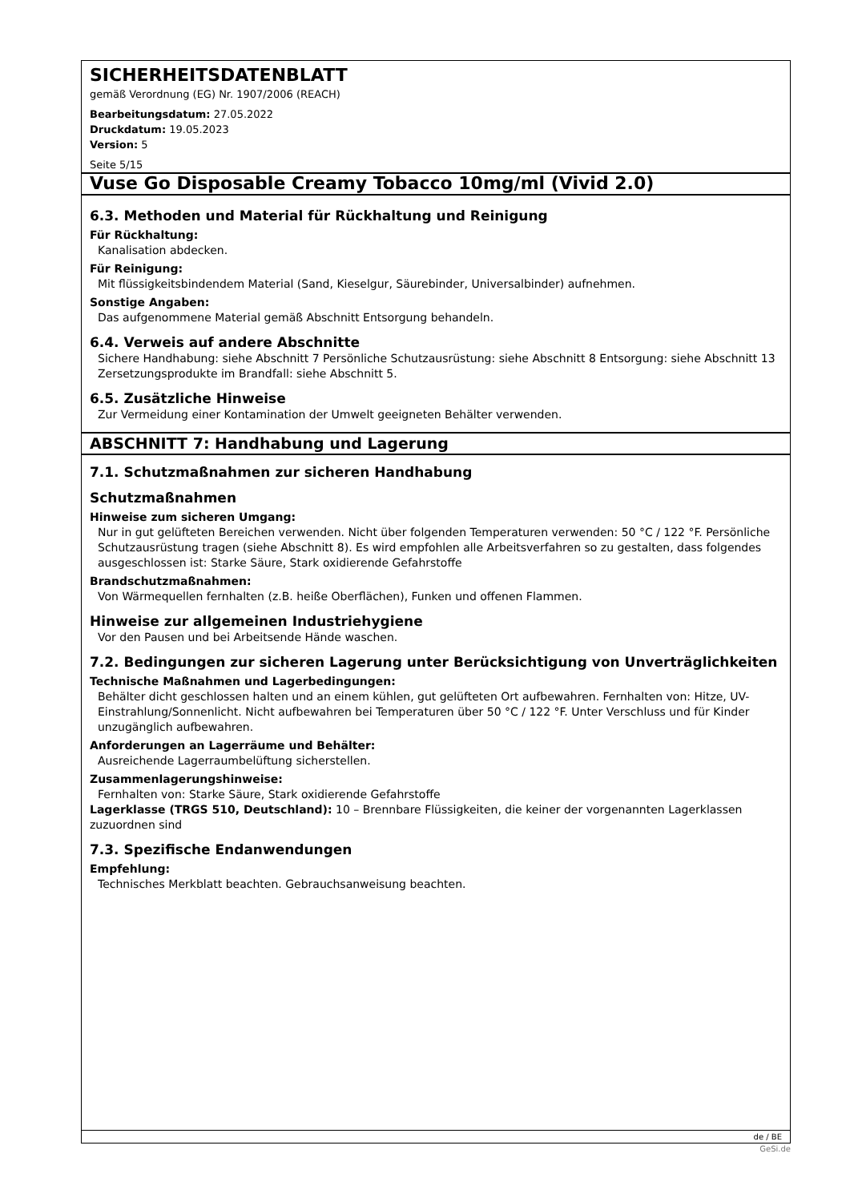SICHERHEITSDATENBLATT
gemäß Verordnung (EG) Nr. 1907/2006 (REACH)
Bearbeitungsdatum: 27.05.2022
Druckdatum: 19.05.2023
Version: 5
Seite 5/15
Vuse Go Disposable Creamy Tobacco 10mg/ml (Vivid 2.0)
6.3. Methoden und Material für Rückhaltung und Reinigung
Für Rückhaltung:
Kanalisation abdecken.
Für Reinigung:
Mit flüssigkeitsbindendem Material (Sand, Kieselgur, Säurebinder, Universalbinder) aufnehmen.
Sonstige Angaben:
Das aufgenommene Material gemäß Abschnitt Entsorgung behandeln.
6.4. Verweis auf andere Abschnitte
Sichere Handhabung: siehe Abschnitt 7 Persönliche Schutzausrüstung: siehe Abschnitt 8 Entsorgung: siehe Abschnitt 13 Zersetzungsprodukte im Brandfall: siehe Abschnitt 5.
6.5. Zusätzliche Hinweise
Zur Vermeidung einer Kontamination der Umwelt geeigneten Behälter verwenden.
ABSCHNITT 7: Handhabung und Lagerung
7.1. Schutzmaßnahmen zur sicheren Handhabung
Schutzmaßnahmen
Hinweise zum sicheren Umgang:
Nur in gut gelüfteten Bereichen verwenden. Nicht über folgenden Temperaturen verwenden: 50 °C / 122 °F. Persönliche Schutzausrüstung tragen (siehe Abschnitt 8). Es wird empfohlen alle Arbeitsverfahren so zu gestalten, dass folgendes ausgeschlossen ist: Starke Säure, Stark oxidierende Gefahrstoffe
Brandschutzmaßnahmen:
Von Wärmequellen fernhalten (z.B. heiße Oberflächen), Funken und offenen Flammen.
Hinweise zur allgemeinen Industriehygiene
Vor den Pausen und bei Arbeitsende Hände waschen.
7.2. Bedingungen zur sicheren Lagerung unter Berücksichtigung von Unverträglichkeiten
Technische Maßnahmen und Lagerbedingungen:
Behälter dicht geschlossen halten und an einem kühlen, gut gelüfteten Ort aufbewahren. Fernhalten von: Hitze, UV-Einstrahlung/Sonnenlicht. Nicht aufbewahren bei Temperaturen über 50 °C / 122 °F. Unter Verschluss und für Kinder unzugänglich aufbewahren.
Anforderungen an Lagerräume und Behälter:
Ausreichende Lagerraumbelüftung sicherstellen.
Zusammenlagerungshinweise:
Fernhalten von: Starke Säure, Stark oxidierende Gefahrstoffe
Lagerklasse (TRGS 510, Deutschland): 10 – Brennbare Flüssigkeiten, die keiner der vorgenannten Lagerklassen zuzuordnen sind
7.3. Spezifische Endanwendungen
Empfehlung:
Technisches Merkblatt beachten. Gebrauchsanweisung beachten.
de / BE
GeSi.de